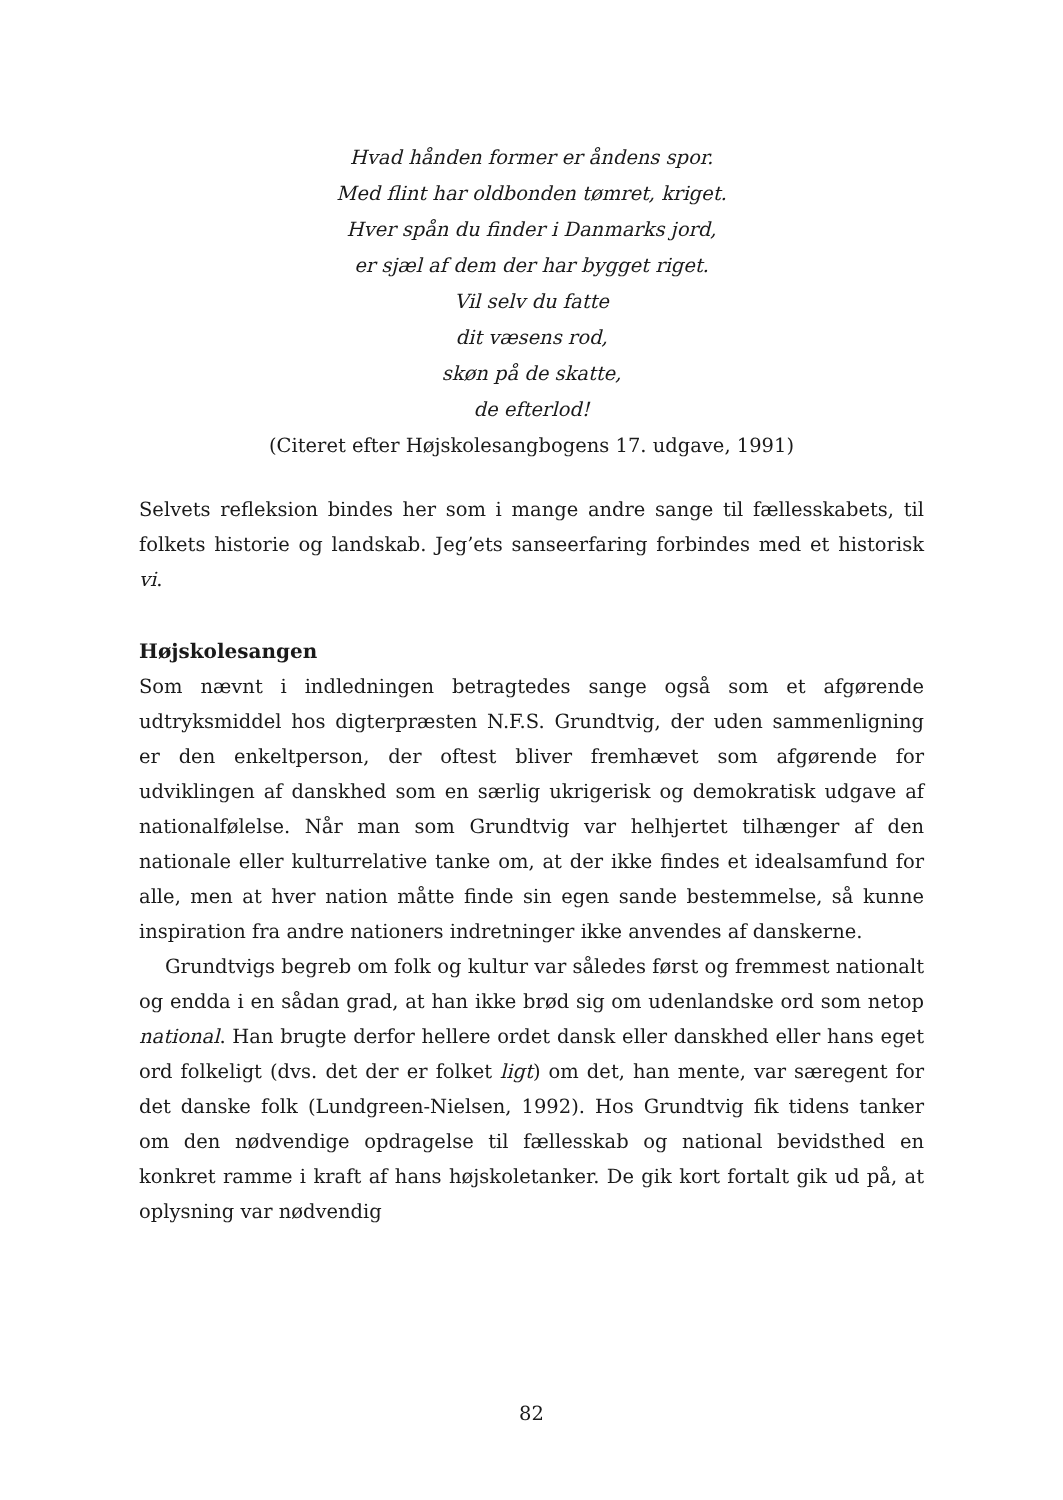Hvad hånden former er åndens spor.
Med flint har oldbonden tømret, kriget.
Hver spån du finder i Danmarks jord,
er sjæl af dem der har bygget riget.
Vil selv du fatte
dit væsens rod,
skøn på de skatte,
de efterlod!
(Citeret efter Højskolesangbogens 17. udgave, 1991)
Selvets refleksion bindes her som i mange andre sange til fællesskabets, til folkets historie og landskab. Jeg’ets sanseerfaring forbindes med et historisk vi.
Højskolesangen
Som nævnt i indledningen betragtedes sange også som et afgørende udtryksmiddel hos digterpræsten N.F.S. Grundtvig, der uden sammenligning er den enkeltperson, der oftest bliver fremhævet som afgørende for udviklingen af danskhed som en særlig ukrigerisk og demokratisk udgave af nationalfølelse. Når man som Grundtvig var helhjertet tilhænger af den nationale eller kulturrelative tanke om, at der ikke findes et idealsamfund for alle, men at hver nation måtte finde sin egen sande bestemmelse, så kunne inspiration fra andre nationers indretninger ikke anvendes af danskerne.
Grundtvigs begreb om folk og kultur var således først og fremmest nationalt og endda i en sådan grad, at han ikke brød sig om udenlandske ord som netop national. Han brugte derfor hellere ordet dansk eller danskhed eller hans eget ord folkeligt (dvs. det der er folket ligt) om det, han mente, var særegent for det danske folk (Lundgreen-Nielsen, 1992). Hos Grundtvig fik tidens tanker om den nødvendige opdragelse til fællesskab og national bevidsthed en konkret ramme i kraft af hans højskoletanker. De gik kort fortalt gik ud på, at oplysning var nødvendig
82